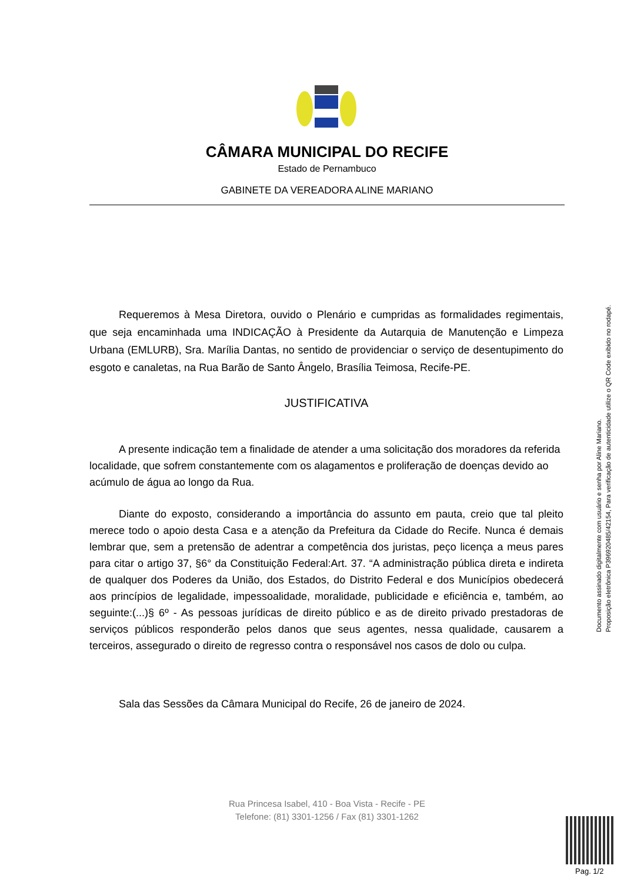CÂMARA MUNICIPAL DO RECIFE
Estado de Pernambuco
GABINETE DA VEREADORA ALINE MARIANO
Requeremos à Mesa Diretora, ouvido o Plenário e cumpridas as formalidades regimentais, que seja encaminhada uma INDICAÇÃO à Presidente da Autarquia de Manutenção e Limpeza Urbana (EMLURB), Sra. Marília Dantas, no sentido de providenciar o serviço de desentupimento do esgoto e canaletas, na Rua Barão de Santo Ângelo, Brasília Teimosa, Recife-PE.
JUSTIFICATIVA
A presente indicação tem a finalidade de atender a uma solicitação dos moradores da referida localidade, que sofrem constantemente com os alagamentos e proliferação de doenças devido ao acúmulo de água ao longo da Rua.
Diante do exposto, considerando a importância do assunto em pauta, creio que tal pleito merece todo o apoio desta Casa e a atenção da Prefeitura da Cidade do Recife. Nunca é demais lembrar que, sem a pretensão de adentrar a competência dos juristas, peço licença a meus pares para citar o artigo 37, §6° da Constituição Federal:Art. 37. “A administração pública direta e indireta de qualquer dos Poderes da União, dos Estados, do Distrito Federal e dos Municípios obedecerá aos princípios de legalidade, impessoalidade, moralidade, publicidade e eficiência e, também, ao seguinte:(...)§ 6º - As pessoas jurídicas de direito público e as de direito privado prestadoras de serviços públicos responderão pelos danos que seus agentes, nessa qualidade, causarem a terceiros, assegurado o direito de regresso contra o responsável nos casos de dolo ou culpa.
Sala das Sessões da Câmara Municipal do Recife, 26 de janeiro de 2024.
Documento assinado digitalmente com usuário e senha por Aline Mariano.
Proposição eletrônica P396920485/42154, Para verificação de autenticidade utilize o QR Code exibido no rodapé.
Rua Princesa Isabel, 410 - Boa Vista - Recife - PE
Telefone: (81) 3301-1256 / Fax (81) 3301-1262
Pag. 1/2